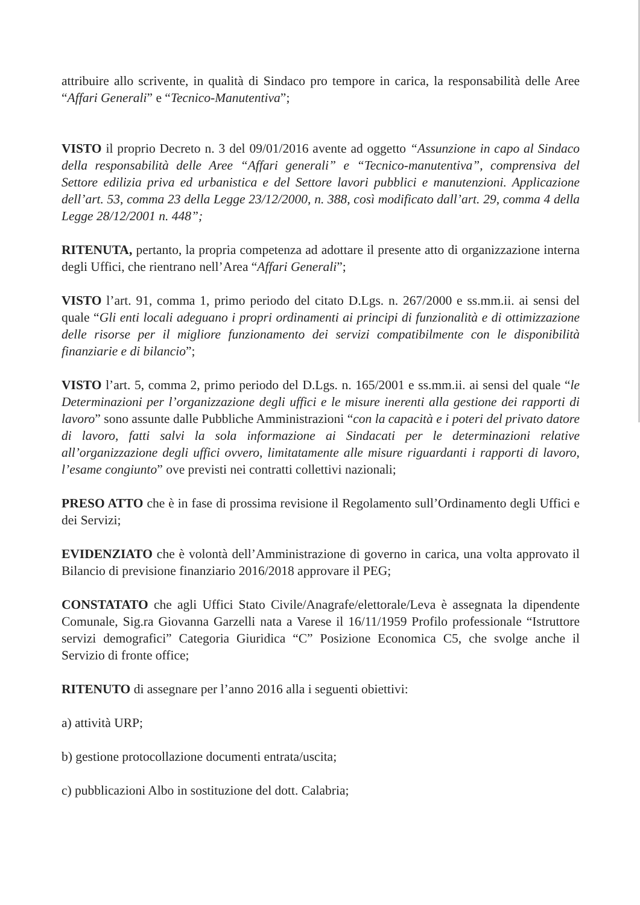attribuire allo scrivente, in qualità di Sindaco pro tempore in carica, la responsabilità delle Aree “Affari Generali” e “Tecnico-Manutentiva”;
VISTO il proprio Decreto n. 3 del 09/01/2016 avente ad oggetto “Assunzione in capo al Sindaco della responsabilità delle Aree “Affari generali” e “Tecnico-manutentiva”, comprensiva del Settore edilizia priva ed urbanistica e del Settore lavori pubblici e manutenzioni. Applicazione dell’art. 53, comma 23 della Legge 23/12/2000, n. 388, così modificato dall’art. 29, comma 4 della Legge 28/12/2001 n. 448”;
RITENUTA, pertanto, la propria competenza ad adottare il presente atto di organizzazione interna degli Uffici, che rientrano nell’Area “Affari Generali”;
VISTO l’art. 91, comma 1, primo periodo del citato D.Lgs. n. 267/2000 e ss.mm.ii. ai sensi del quale “Gli enti locali adeguano i propri ordinamenti ai principi di funzionalità e di ottimizzazione delle risorse per il migliore funzionamento dei servizi compatibilmente con le disponibilità finanziarie e di bilancio”;
VISTO l’art. 5, comma 2, primo periodo del D.Lgs. n. 165/2001 e ss.mm.ii. ai sensi del quale “le Determinazioni per l’organizzazione degli uffici e le misure inerenti alla gestione dei rapporti di lavoro” sono assunte dalle Pubbliche Amministrazioni “con la capacità e i poteri del privato datore di lavoro, fatti salvi la sola informazione ai Sindacati per le determinazioni relative all’organizzazione degli uffici ovvero, limitatamente alle misure riguardanti i rapporti di lavoro, l’esame congiunto” ove previsti nei contratti collettivi nazionali;
PRESO ATTO che è in fase di prossima revisione il Regolamento sull’Ordinamento degli Uffici e dei Servizi;
EVIDENZIATO che è volontà dell’Amministrazione di governo in carica, una volta approvato il Bilancio di previsione finanziario 2016/2018 approvare il PEG;
CONSTATATO che agli Uffici Stato Civile/Anagrafe/elettorale/Leva è assegnata la dipendente Comunale, Sig.ra Giovanna Garzelli nata a Varese il 16/11/1959 Profilo professionale “Istruttore servizi demografici” Categoria Giuridica “C” Posizione Economica C5, che svolge anche il Servizio di fronte office;
RITENUTO di assegnare per l’anno 2016 alla i seguenti obiettivi:
a) attività URP;
b) gestione protocollazione documenti entrata/uscita;
c) pubblicazioni Albo in sostituzione del dott. Calabria;